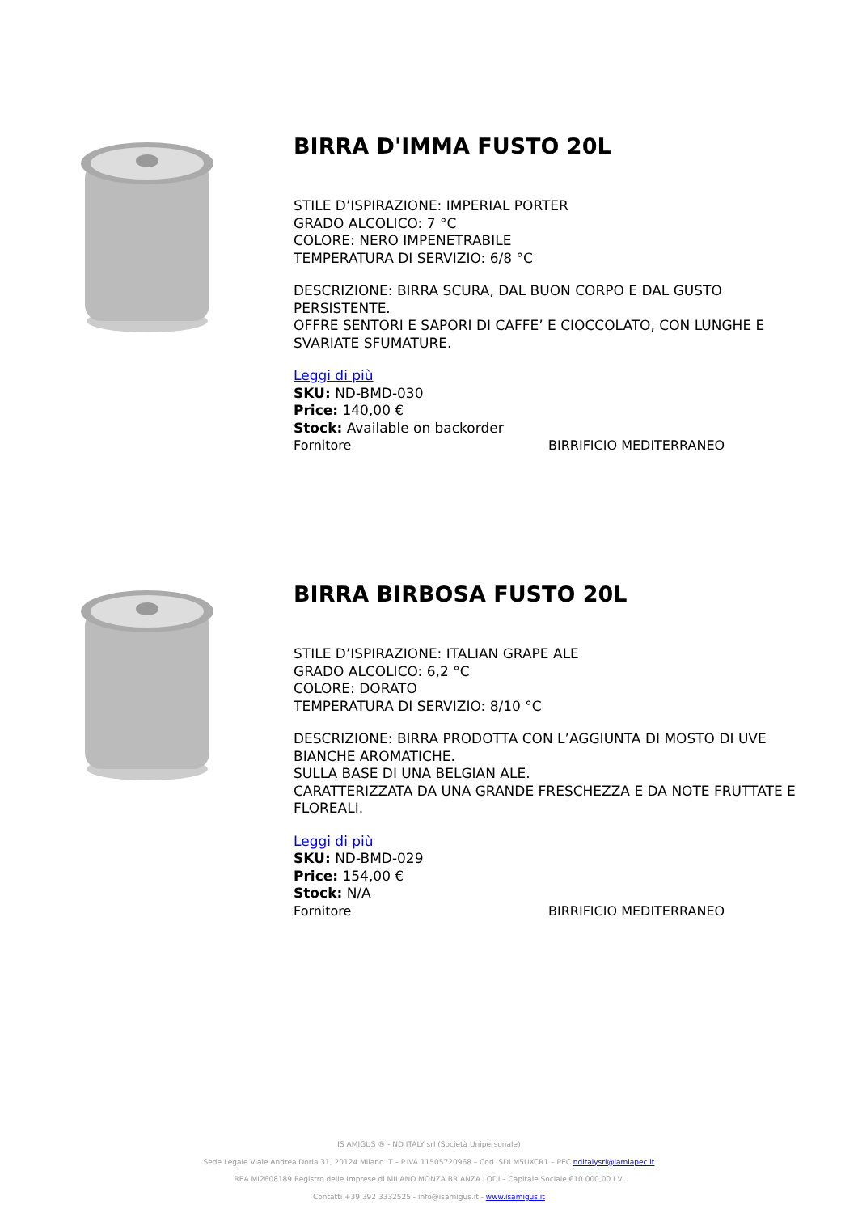BIRRA D'IMMA FUSTO 20L
STILE D’ISPIRAZIONE: IMPERIAL PORTER
GRADO ALCOLICO: 7 °C
COLORE: NERO IMPENETRABILE
TEMPERATURA DI SERVIZIO: 6/8 °C
DESCRIZIONE: BIRRA SCURA, DAL BUON CORPO E DAL GUSTO PERSISTENTE.
OFFRE SENTORI E SAPORI DI CAFFE’ E CIOCCOLATO, CON LUNGHE E SVARIATE SFUMATURE.
Leggi di più
SKU: ND-BMD-030
Price: 140,00 €
Stock: Available on backorder
Fornitore BIRRIFICIO MEDITERRANEO
BIRRA BIRBOSA FUSTO 20L
STILE D’ISPIRAZIONE: ITALIAN GRAPE ALE
GRADO ALCOLICO: 6,2 °C
COLORE: DORATO
TEMPERATURA DI SERVIZIO: 8/10 °C
DESCRIZIONE: BIRRA PRODOTTA CON L’AGGIUNTA DI MOSTO DI UVE BIANCHE AROMATICHE.
SULLA BASE DI UNA BELGIAN ALE.
CARATTERIZZATA DA UNA GRANDE FRESCHEZZA E DA NOTE FRUTTATE E FLOREALI.
Leggi di più
SKU: ND-BMD-029
Price: 154,00 €
Stock: N/A
Fornitore BIRRIFICIO MEDITERRANEO
IS AMIGUS ® - ND ITALY srl (Società Unipersonale)
Sede Legale Viale Andrea Doria 31, 20124 Milano IT – P.IVA 11505720968 – Cod. SDI M5UXCR1 – PEC nditalysrl@lamiapec.it
REA MI2608189 Registro delle Imprese di MILANO MONZA BRIANZA LODI – Capitale Sociale €10.000,00 I.V.
Contatti +39 392 3332525 - info@isamigus.it - www.isamigus.it